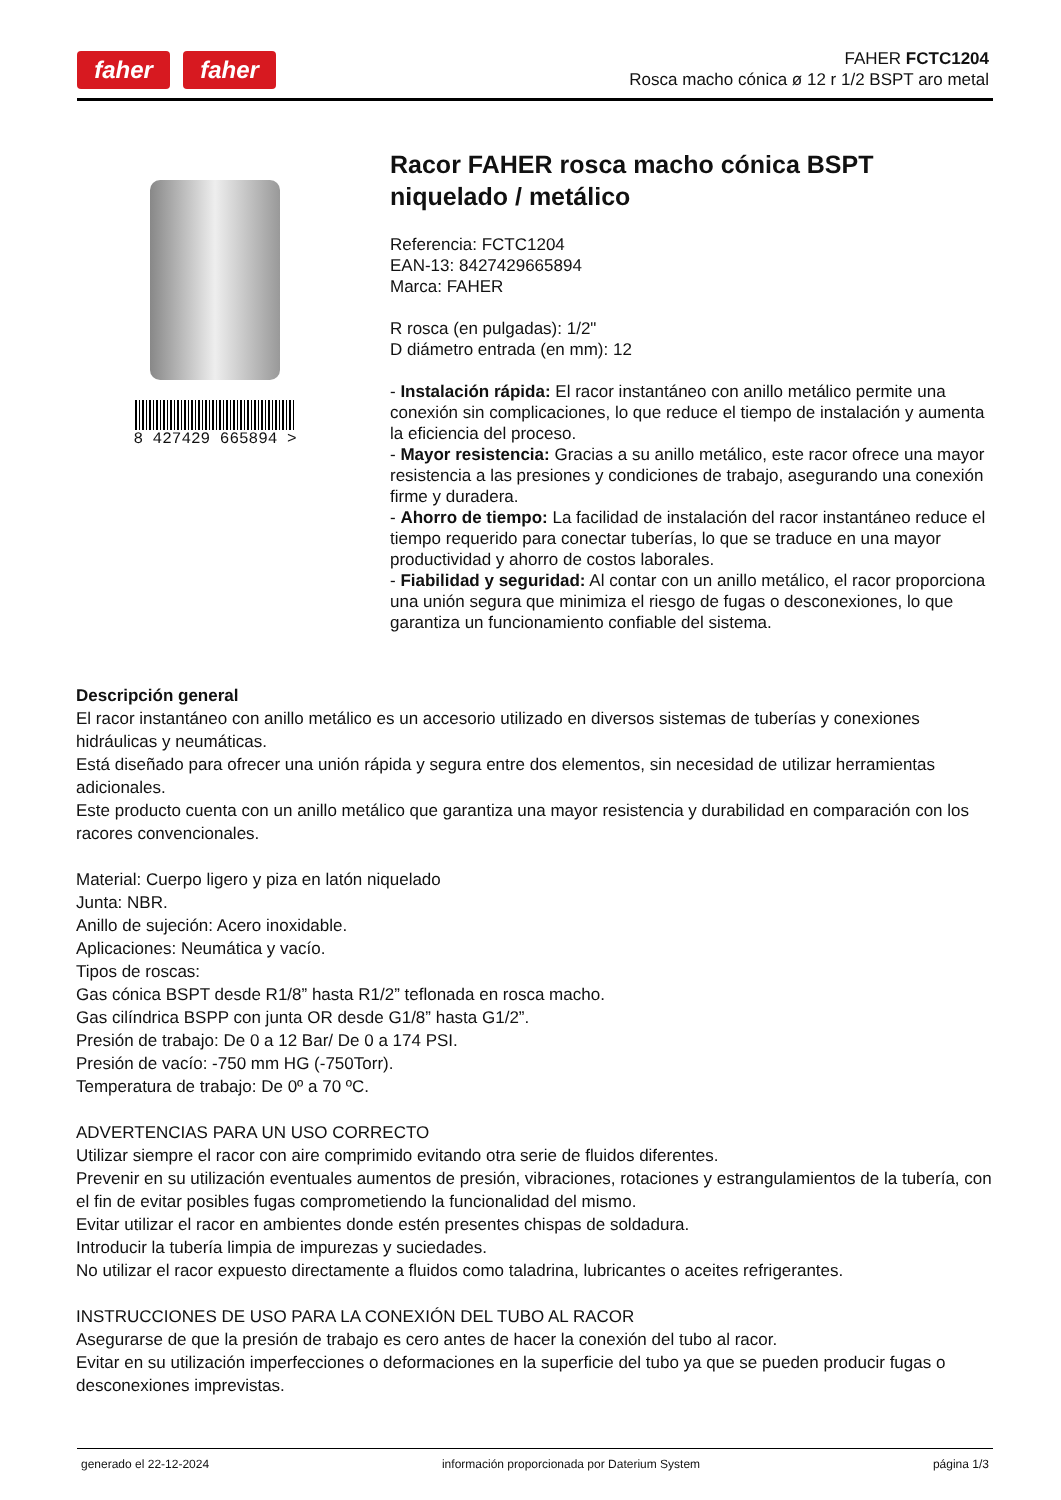faher faher
FAHER FCTC1204
Rosca macho cónica ø 12 r 1/2 BSPT aro metal
8 427429 665894 >
Racor FAHER rosca macho cónica BSPT niquelado / metálico
Referencia: FCTC1204
EAN-13: 8427429665894
Marca: FAHER
R rosca (en pulgadas): 1/2"
D diámetro entrada (en mm): 12
- Instalación rápida: El racor instantáneo con anillo metálico permite una conexión sin complicaciones, lo que reduce el tiempo de instalación y aumenta la eficiencia del proceso.
- Mayor resistencia: Gracias a su anillo metálico, este racor ofrece una mayor resistencia a las presiones y condiciones de trabajo, asegurando una conexión firme y duradera.
- Ahorro de tiempo: La facilidad de instalación del racor instantáneo reduce el tiempo requerido para conectar tuberías, lo que se traduce en una mayor productividad y ahorro de costos laborales.
- Fiabilidad y seguridad: Al contar con un anillo metálico, el racor proporciona una unión segura que minimiza el riesgo de fugas o desconexiones, lo que garantiza un funcionamiento confiable del sistema.
Descripción general
El racor instantáneo con anillo metálico es un accesorio utilizado en diversos sistemas de tuberías y conexiones hidráulicas y neumáticas.
Está diseñado para ofrecer una unión rápida y segura entre dos elementos, sin necesidad de utilizar herramientas adicionales.
Este producto cuenta con un anillo metálico que garantiza una mayor resistencia y durabilidad en comparación con los racores convencionales.
Material: Cuerpo ligero y piza en latón niquelado
Junta: NBR.
Anillo de sujeción: Acero inoxidable.
Aplicaciones: Neumática y vacío.
Tipos de roscas:
Gas cónica BSPT desde R1/8” hasta R1/2” teflonada en rosca macho.
Gas cilíndrica BSPP con junta OR desde G1/8” hasta G1/2”.
Presión de trabajo: De 0 a 12 Bar/ De 0 a 174 PSI.
Presión de vacío: -750 mm HG (-750Torr).
Temperatura de trabajo: De 0º a 70 ºC.
ADVERTENCIAS PARA UN USO CORRECTO
Utilizar siempre el racor con aire comprimido evitando otra serie de fluidos diferentes.
Prevenir en su utilización eventuales aumentos de presión, vibraciones, rotaciones y estrangulamientos de la tubería, con el fin de evitar posibles fugas comprometiendo la funcionalidad del mismo.
Evitar utilizar el racor en ambientes donde estén presentes chispas de soldadura.
Introducir la tubería limpia de impurezas y suciedades.
No utilizar el racor expuesto directamente a fluidos como taladrina, lubricantes o aceites refrigerantes.
INSTRUCCIONES DE USO PARA LA CONEXIÓN DEL TUBO AL RACOR
Asegurarse de que la presión de trabajo es cero antes de hacer la conexión del tubo al racor.
Evitar en su utilización imperfecciones o deformaciones en la superficie del tubo ya que se pueden producir fugas o desconexiones imprevistas.
generado el 22-12-2024 información proporcionada por Daterium System página 1/3